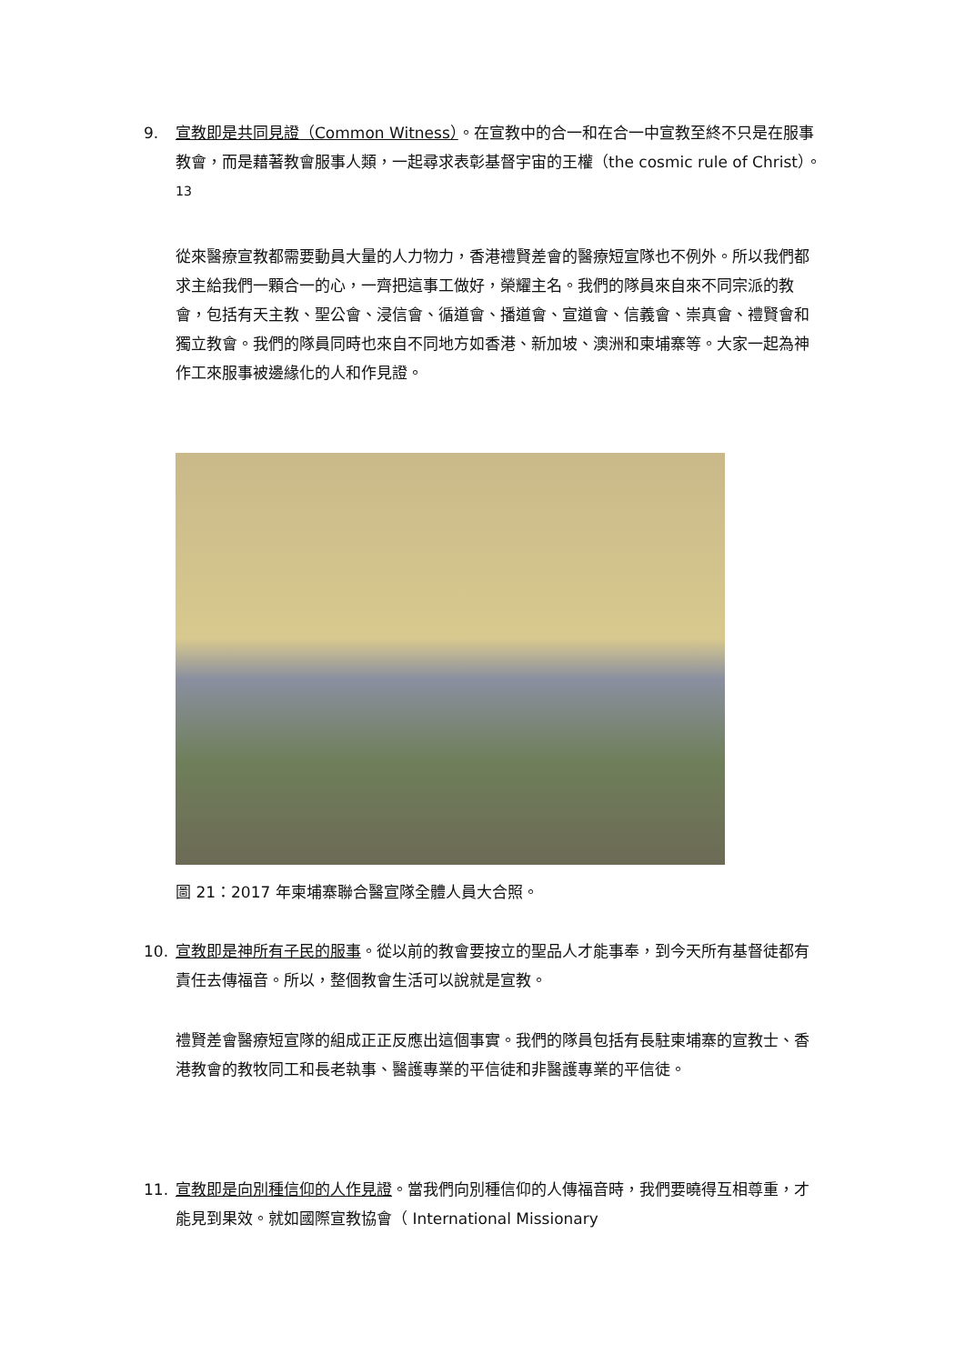9.
宣教即是共同見證（Common Witness）。在宣教中的合一和在合一中宣教至終不只是在服事教會，而是藉著教會服事人類，一起尋求表彰基督宇宙的王權（the cosmic rule of Christ）。<sup>13</sup>
從來醫療宣教都需要動員大量的人力物力，香港禮賢差會的醫療短宣隊也不例外。所以我們都求主給我們一顆合一的心，一齊把這事工做好，榮耀主名。我們的隊員來自來不同宗派的教會，包括有天主教、聖公會、浸信會、循道會、播道會、宣道會、信義會、崇真會、禮賢會和獨立教會。我們的隊員同時也來自不同地方如香港、新加坡、澳洲和柬埔寨等。大家一起為神作工來服事被邊緣化的人和作見證。
圖 21：2017 年柬埔寨聯合醫宣隊全體人員大合照。
10.
宣教即是神所有子民的服事。從以前的教會要按立的聖品人才能事奉，到今天所有基督徒都有責任去傳福音。所以，整個教會生活可以說就是宣教。
禮賢差會醫療短宣隊的組成正正反應出這個事實。我們的隊員包括有長駐柬埔寨的宣教士、香港教會的教牧同工和長老執事、醫護專業的平信徒和非醫護專業的平信徒。
11.
宣教即是向別種信仰的人作見證。當我們向別種信仰的人傳福音時，我們要曉得互相尊重，才能見到果效。就如國際宣教協會（ International Missionary